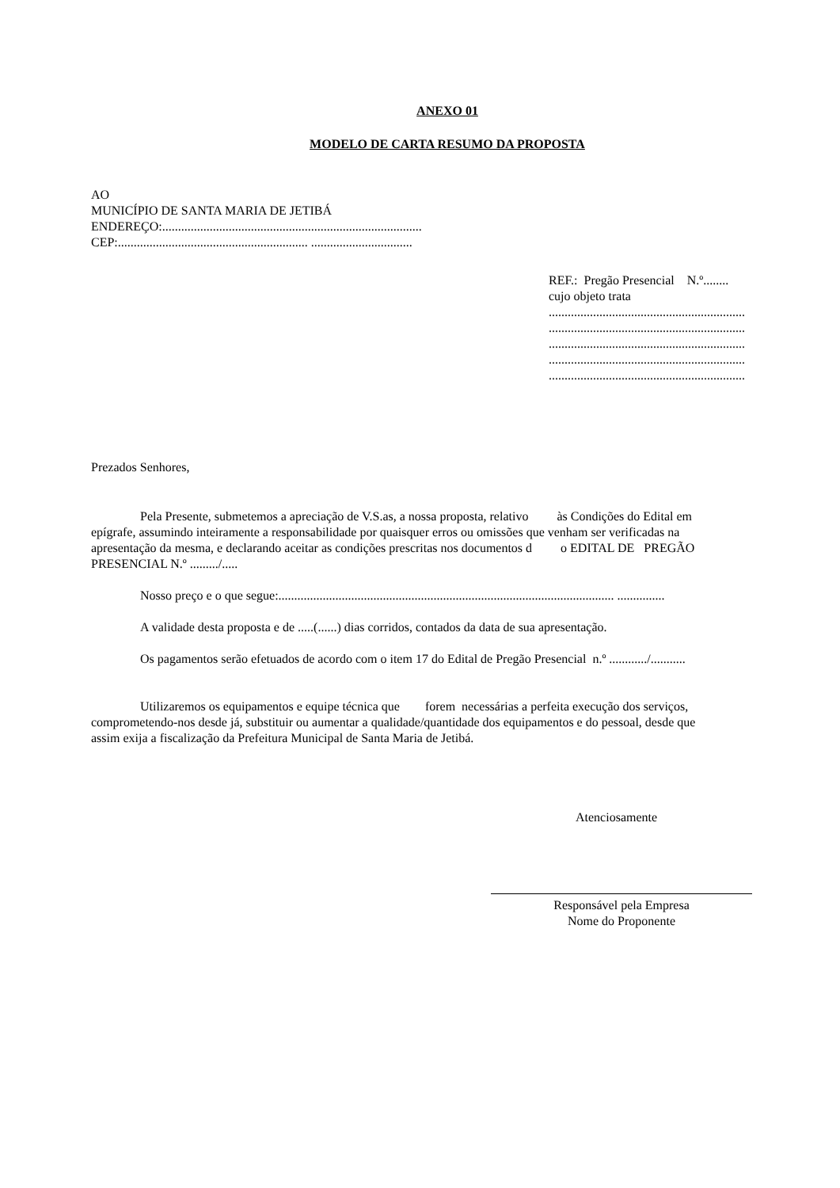ANEXO 01
MODELO DE CARTA RESUMO DA PROPOSTA
AO
MUNICÍPIO DE SANTA MARIA DE JETIBÁ
ENDEREÇO:..................................................................................
CEP:............................................................ ................................
REF.: Pregão Presencial N.º........
cujo objeto trata
..............................................................
..............................................................
..............................................................
..............................................................
..............................................................
Prezados Senhores,
Pela Presente, submetemos a apreciação de V.S.as, a nossa proposta, relativo às Condições do Edital em
epígrafe, assumindo inteiramente a responsabilidade por quaisquer erros ou omissões que venham ser verificadas na
apresentação da mesma, e declarando aceitar as condições prescritas nos documentos d o EDITAL DE PREGÃO
PRESENCIAL N.º ........./.....
Nosso preço e o que segue:.......................................................................................................... ...............
A validade desta proposta e de .....(......) dias corridos, contados da data de sua apresentação.
Os pagamentos serão efetuados de acordo com o item 17 do Edital de Pregão Presencial n.º ............/...........
Utilizaremos os equipamentos e equipe técnica que forem necessárias a perfeita execução dos serviços,
comprometendo-nos desde já, substituir ou aumentar a qualidade/quantidade dos equipamentos e do pessoal, desde que
assim exija a fiscalização da Prefeitura Municipal de Santa Maria de Jetibá.
Atenciosamente
Responsável pela Empresa
Nome do Proponente